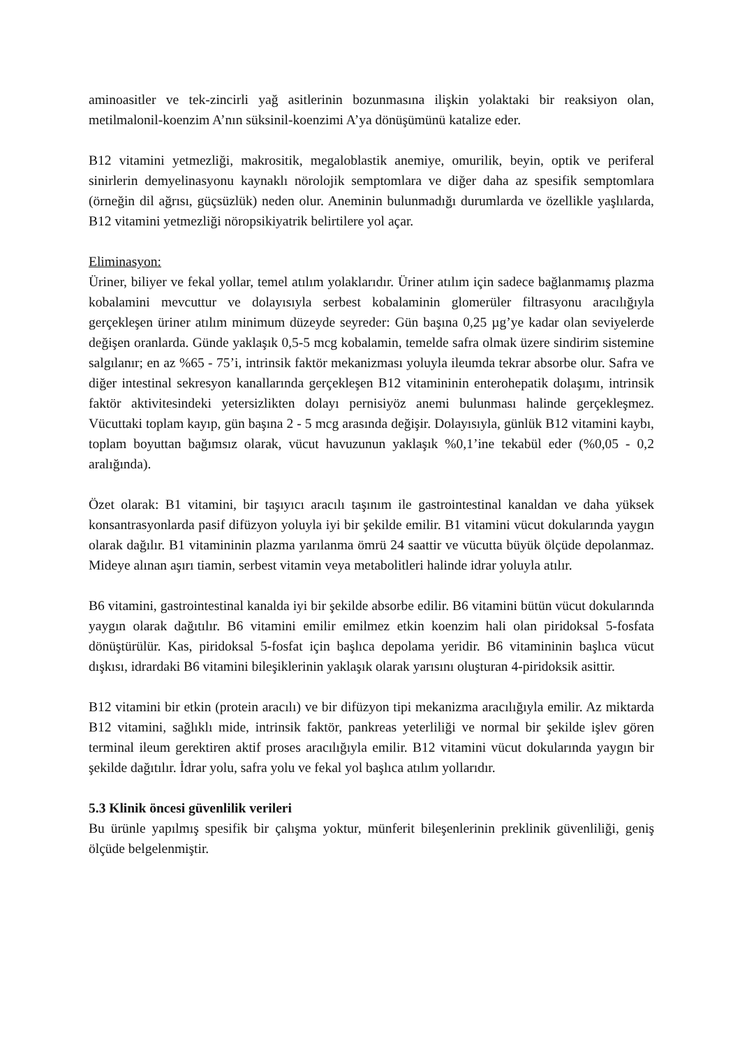aminoasitler ve tek-zincirli yağ asitlerinin bozunmasına ilişkin yolaktaki bir reaksiyon olan, metilmalonil-koenzim A’nın süksinil-koenzimi A’ya dönüşümünü katalize eder.
B12 vitamini yetmezliği, makrositik, megaloblastik anemiye, omurilik, beyin, optik ve periferal sinirlerin demyelinasyonu kaynaklı nörolojik semptomlara ve diğer daha az spesifik semptomlara (örneğin dil ağrısı, güçsüzlük) neden olur. Aneminin bulunmadığı durumlarda ve özellikle yaşlılarda, B12 vitamini yetmezliği nöropsikiyatrik belirtilere yol açar.
Eliminasyon:
Üriner, biliyer ve fekal yollar, temel atılım yolaklarıdır. Üriner atılım için sadece bağlanmamış plazma kobalamini mevcuttur ve dolayısıyla serbest kobalaminin glomerüler filtrasyonu aracılığıyla gerçekleşen üriner atılım minimum düzeyde seyreder: Gün başına 0,25 µg’ye kadar olan seviyelerde değişen oranlarda. Günde yaklaşık 0,5-5 mcg kobalamin, temelde safra olmak üzere sindirim sistemine salgılanır; en az %65 - 75’i, intrinsik faktör mekanizması yoluyla ileumda tekrar absorbe olur. Safra ve diğer intestinal sekresyon kanallarında gerçekleşen B12 vitamininin enterohepatik dolaşımı, intrinsik faktör aktivitesindeki yetersizlikten dolayı pernisiyöz anemi bulunması halinde gerçekleşmez. Vücuttaki toplam kayıp, gün başına 2 - 5 mcg arasında değişir. Dolayısıyla, günlük B12 vitamini kaybı, toplam boyuttan bağımsız olarak, vücut havuzunun yaklaşık %0,1’ine tekabül eder (%0,05 - 0,2 aralığında).
Özet olarak: B1 vitamini, bir taşıyıcı aracılı taşınım ile gastrointestinal kanaldan ve daha yüksek konsantrasyonlarda pasif difüzyon yoluyla iyi bir şekilde emilir. B1 vitamini vücut dokularında yaygın olarak dağılır. B1 vitamininin plazma yarılanma ömrü 24 saattir ve vücutta büyük ölçüde depolanmaz. Mideye alınan aşırı tiamin, serbest vitamin veya metabolitleri halinde idrar yoluyla atılır.
B6 vitamini, gastrointestinal kanalda iyi bir şekilde absorbe edilir. B6 vitamini bütün vücut dokularında yaygın olarak dağıtılır. B6 vitamini emilir emilmez etkin koenzim hali olan piridoksal 5-fosfata dönüştürülür. Kas, piridoksal 5-fosfat için başlıca depolama yeridir. B6 vitamininin başlıca vücut dışkısı, idrardaki B6 vitamini bileşiklerinin yaklaşık olarak yarısını oluşturan 4-piridoksik asittir.
B12 vitamini bir etkin (protein aracılı) ve bir difüzyon tipi mekanizma aracılığıyla emilir. Az miktarda B12 vitamini, sağlıklı mide, intrinsik faktör, pankreas yeterliliği ve normal bir şekilde işlev gören terminal ileum gerektiren aktif proses aracılığıyla emilir. B12 vitamini vücut dokularında yaygın bir şekilde dağıtılır. İdrar yolu, safra yolu ve fekal yol başlıca atılım yollarıdır.
5.3 Klinik öncesi güvenlilik verileri
Bu ürünle yapılmış spesifik bir çalışma yoktur, münferit bileşenlerinin preklinik güvenliliği, geniş ölçüde belgelenmiştir.